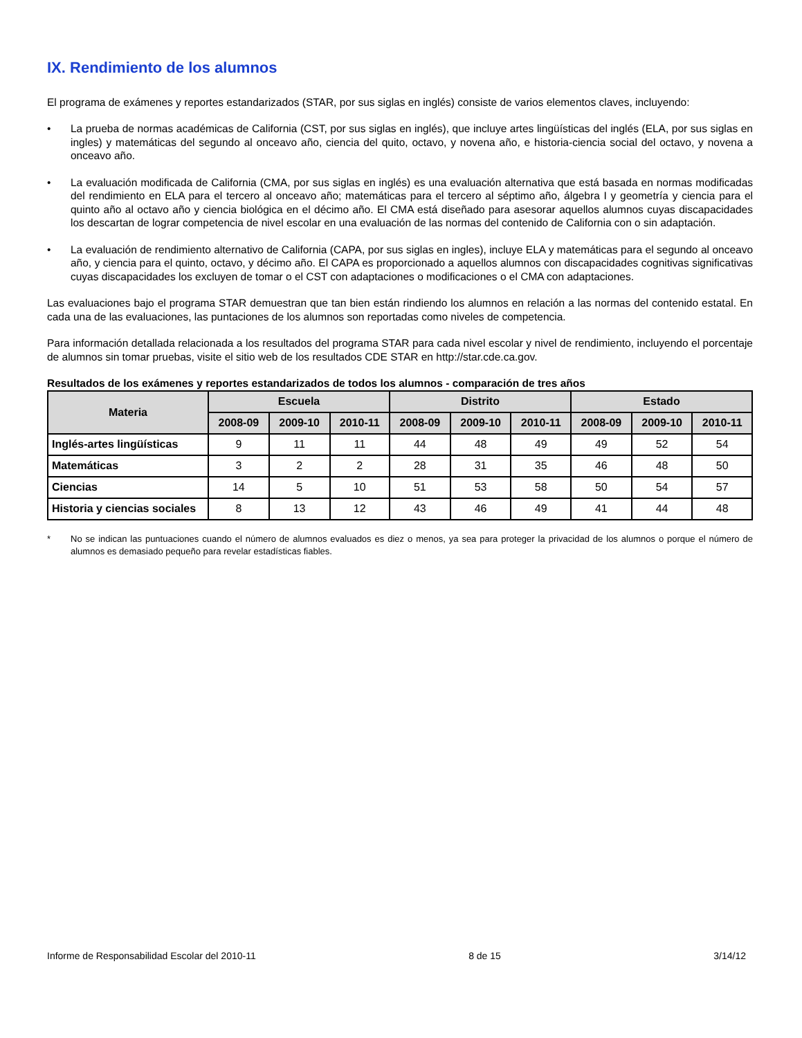IX. Rendimiento de los alumnos
El programa de exámenes y reportes estandarizados (STAR, por sus siglas en inglés) consiste de varios elementos claves, incluyendo:
• La prueba de normas académicas de California (CST, por sus siglas en inglés), que incluye artes lingüísticas del inglés (ELA, por sus siglas en ingles) y matemáticas del segundo al onceavo año, ciencia del quito, octavo, y novena año, e historia-ciencia social del octavo, y novena a onceavo año.
• La evaluación modificada de California (CMA, por sus siglas en inglés) es una evaluación alternativa que está basada en normas modificadas del rendimiento en ELA para el tercero al onceavo año; matemáticas para el tercero al séptimo año, álgebra I y geometría y ciencia para el quinto año al octavo año y ciencia biológica en el décimo año. El CMA está diseñado para asesorar aquellos alumnos cuyas discapacidades los descartan de lograr competencia de nivel escolar en una evaluación de las normas del contenido de California con o sin adaptación.
• La evaluación de rendimiento alternativo de California (CAPA, por sus siglas en ingles), incluye ELA y matemáticas para el segundo al onceavo año, y ciencia para el quinto, octavo, y décimo año. El CAPA es proporcionado a aquellos alumnos con discapacidades cognitivas significativas cuyas discapacidades los excluyen de tomar o el CST con adaptaciones o modificaciones o el CMA con adaptaciones.
Las evaluaciones bajo el programa STAR demuestran que tan bien están rindiendo los alumnos en relación a las normas del contenido estatal. En cada una de las evaluaciones, las puntaciones de los alumnos son reportadas como niveles de competencia.
Para información detallada relacionada a los resultados del programa STAR para cada nivel escolar y nivel de rendimiento, incluyendo el porcentaje de alumnos sin tomar pruebas, visite el sitio web de los resultados CDE STAR en http://star.cde.ca.gov.
Resultados de los exámenes y reportes estandarizados de todos los alumnos - comparación de tres años
| Materia | Escuela | | | Distrito | | | Estado | | |
| --- | --- | --- | --- | --- | --- | --- | --- | --- | --- |
| | 2008-09 | 2009-10 | 2010-11 | 2008-09 | 2009-10 | 2010-11 | 2008-09 | 2009-10 | 2010-11 |
| Inglés-artes lingüísticas | 9 | 11 | 11 | 44 | 48 | 49 | 49 | 52 | 54 |
| Matemáticas | 3 | 2 | 2 | 28 | 31 | 35 | 46 | 48 | 50 |
| Ciencias | 14 | 5 | 10 | 51 | 53 | 58 | 50 | 54 | 57 |
| Historia y ciencias sociales | 8 | 13 | 12 | 43 | 46 | 49 | 41 | 44 | 48 |
* No se indican las puntuaciones cuando el número de alumnos evaluados es diez o menos, ya sea para proteger la privacidad de los alumnos o porque el número de alumnos es demasiado pequeño para revelar estadísticas fiables.
Informe de Responsabilidad Escolar del 2010-11 8 de 15 3/14/12